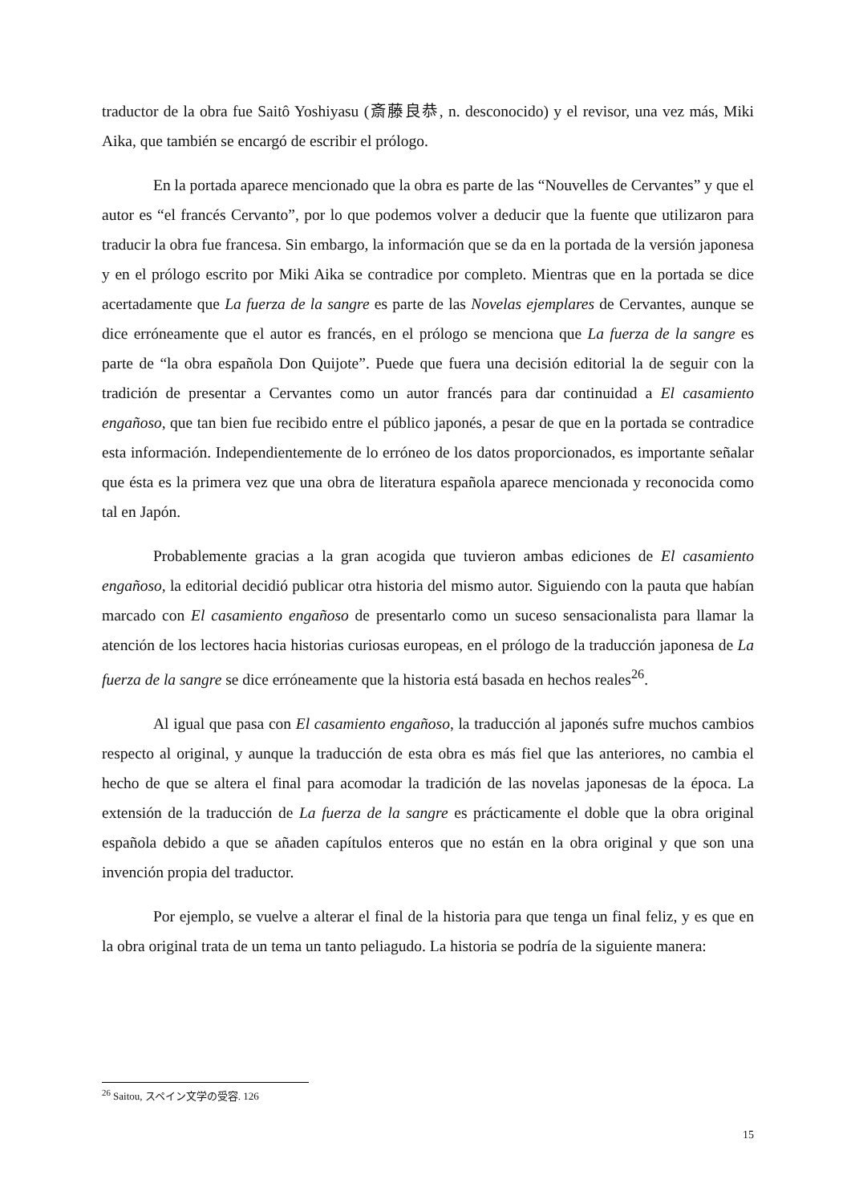traductor de la obra fue Saitô Yoshiyasu (斎藤良恭, n. desconocido) y el revisor, una vez más, Miki Aika, que también se encargó de escribir el prólogo.
En la portada aparece mencionado que la obra es parte de las “Nouvelles de Cervantes” y que el autor es “el francés Cervanto”, por lo que podemos volver a deducir que la fuente que utilizaron para traducir la obra fue francesa. Sin embargo, la información que se da en la portada de la versión japonesa y en el prólogo escrito por Miki Aika se contradice por completo. Mientras que en la portada se dice acertadamente que La fuerza de la sangre es parte de las Novelas ejemplares de Cervantes, aunque se dice erróneamente que el autor es francés, en el prólogo se menciona que La fuerza de la sangre es parte de “la obra española Don Quijote”. Puede que fuera una decisión editorial la de seguir con la tradición de presentar a Cervantes como un autor francés para dar continuidad a El casamiento engañoso, que tan bien fue recibido entre el público japonés, a pesar de que en la portada se contradice esta información. Independientemente de lo erróneo de los datos proporcionados, es importante señalar que ésta es la primera vez que una obra de literatura española aparece mencionada y reconocida como tal en Japón.
Probablemente gracias a la gran acogida que tuvieron ambas ediciones de El casamiento engañoso, la editorial decidió publicar otra historia del mismo autor. Siguiendo con la pauta que habían marcado con El casamiento engañoso de presentarlo como un suceso sensacionalista para llamar la atención de los lectores hacia historias curiosas europeas, en el prólogo de la traducción japonesa de La fuerza de la sangre se dice erróneamente que la historia está basada en hechos reales<sup>26</sup>.
Al igual que pasa con El casamiento engañoso, la traducción al japonés sufre muchos cambios respecto al original, y aunque la traducción de esta obra es más fiel que las anteriores, no cambia el hecho de que se altera el final para acomodar la tradición de las novelas japonesas de la época. La extensión de la traducción de La fuerza de la sangre es prácticamente el doble que la obra original española debido a que se añaden capítulos enteros que no están en la obra original y que son una invención propia del traductor.
Por ejemplo, se vuelve a alterar el final de la historia para que tenga un final feliz, y es que en la obra original trata de un tema un tanto peliagudo. La historia se podría de la siguiente manera:
<sup>26</sup> Saitou, スペイン文学の受容. 126
15